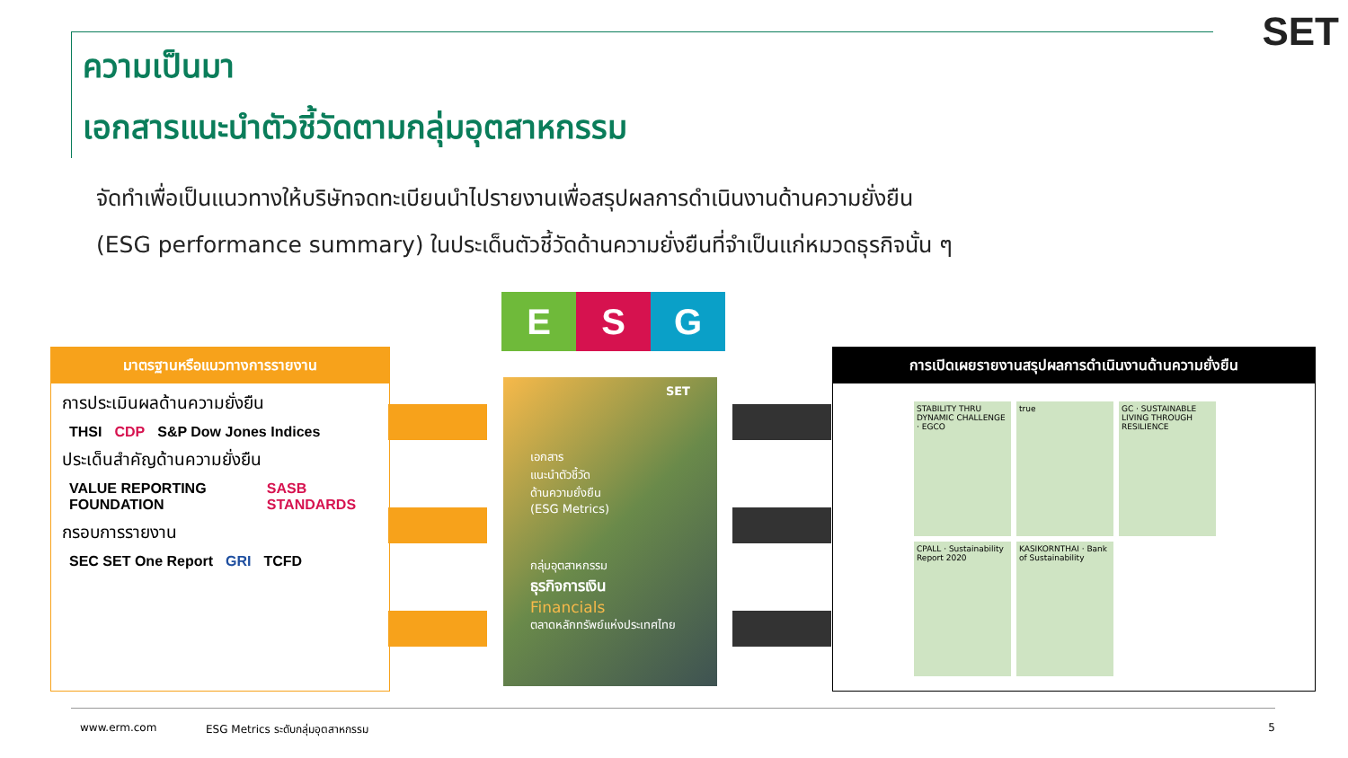SET
ความเป็นมา
เอกสารแนะนำตัวชี้วัดตามกลุ่มอุตสาหกรรม
จัดทำเพื่อเป็นแนวทางให้บริษัทจดทะเบียนนำไปรายงานเพื่อสรุปผลการดำเนินงานด้านความยั่งยืน
(ESG performance summary) ในประเด็นตัวชี้วัดด้านความยั่งยืนที่จำเป็นแก่หมวดธุรกิจนั้น ๆ
E S G
มาตรฐานหรือแนวทางการรายงาน
การประเมินผลด้านความยั่งยืน
THSI CDP S&P Dow Jones Indices
ประเด็นสำคัญด้านความยั่งยืน
VALUE REPORTING FOUNDATION SASB STANDARDS
กรอบการรายงาน
SEC SET One Report GRI TCFD
SET
เอกสาร
แนะนำตัวชี้วัด
ด้านความยั่งยืน
(ESG Metrics)
กลุ่มอุตสาหกรรม
ธุรกิจการเงิน
Financials
ตลาดหลักทรัพย์แห่งประเทศไทย
การเปิดเผยรายงานสรุปผลการดำเนินงานด้านความยั่งยืน
STABILITY THRU DYNAMIC CHALLENGE · EGCO
true
GC · SUSTAINABLE LIVING THROUGH RESILIENCE
CPALL · Sustainability Report 2020
KASIKORNTHAI · Bank of Sustainability
www.erm.com ESG Metrics ระดับกลุ่มอุตสาหกรรม 5